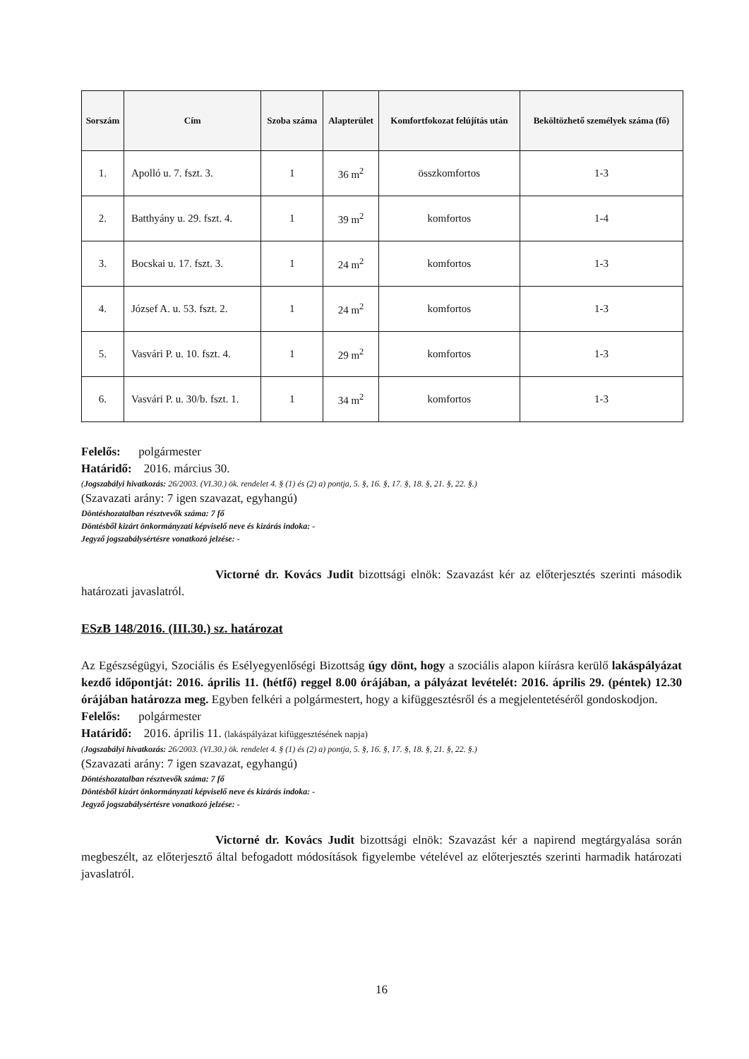| Sorszám | Cím | Szoba száma | Alapterület | Komfortfokozat felújítás után | Beköltözhető személyek száma (fő) |
| --- | --- | --- | --- | --- | --- |
| 1. | Apolló u. 7. fszt. 3. | 1 | 36 m<sup>2</sup> | összkomfortos | 1-3 |
| 2. | Batthyány u. 29. fszt. 4. | 1 | 39 m<sup>2</sup> | komfortos | 1-4 |
| 3. | Bocskai u. 17. fszt. 3. | 1 | 24 m<sup>2</sup> | komfortos | 1-3 |
| 4. | József A. u. 53. fszt. 2. | 1 | 24 m<sup>2</sup> | komfortos | 1-3 |
| 5. | Vasvári P. u. 10. fszt. 4. | 1 | 29 m<sup>2</sup> | komfortos | 1-3 |
| 6. | Vasvári P. u. 30/b. fszt. 1. | 1 | 34 m<sup>2</sup> | komfortos | 1-3 |
Felelős: polgármester
Határidő: 2016. március 30.
(Jogszabályi hivatkozás: 26/2003. (VI.30.) ök. rendelet 4. § (1) és (2) a) pontja, 5. §, 16. §, 17. §, 18. §, 21. §, 22. §.)
(Szavazati arány: 7 igen szavazat, egyhangú)
Döntéshozatalban résztvevők száma: 7 fő
Döntésből kizárt önkormányzati képviselő neve és kizárás indoka: -
Jegyző jogszabálysértésre vonatkozó jelzése: -
Victorné dr. Kovács Judit bizottsági elnök: Szavazást kér az előterjesztés szerinti második határozati javaslatról.
ESzB 148/2016. (III.30.) sz. határozat
Az Egészségügyi, Szociális és Esélyegyenlőségi Bizottság úgy dönt, hogy a szociális alapon kiírásra kerülő lakáspályázat kezdő időpontját: 2016. április 11. (hétfő) reggel 8.00 órájában, a pályázat levételét: 2016. április 29. (péntek) 12.30 órájában határozza meg. Egyben felkéri a polgármestert, hogy a kifüggesztésről és a megjelentetéséről gondoskodjon.
Felelős: polgármester
Határidő: 2016. április 11. (lakáspályázat kifüggesztésének napja)
(Jogszabályi hivatkozás: 26/2003. (VI.30.) ök. rendelet 4. § (1) és (2) a) pontja, 5. §, 16. §, 17. §, 18. §, 21. §, 22. §.)
(Szavazati arány: 7 igen szavazat, egyhangú)
Döntéshozatalban résztvevők száma: 7 fő
Döntésből kizárt önkormányzati képviselő neve és kizárás indoka: -
Jegyző jogszabálysértésre vonatkozó jelzése: -
Victorné dr. Kovács Judit bizottsági elnök: Szavazást kér a napirend megtárgyalása során megbeszélt, az előterjesztő által befogadott módosítások figyelembe vételével az előterjesztés szerinti harmadik határozati javaslatról.
16